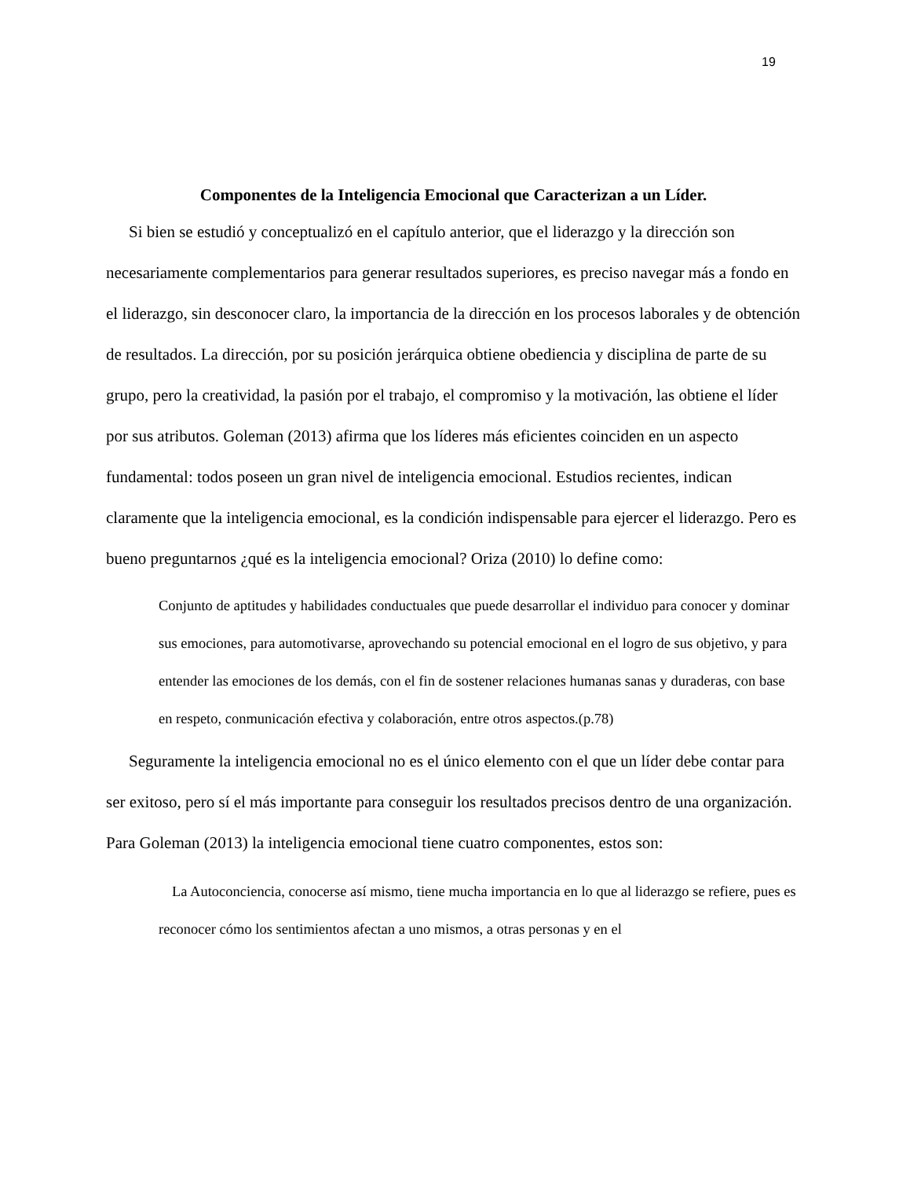19
Componentes de la Inteligencia Emocional que Caracterizan a un Líder.
Si bien se estudió y conceptualizó en el capítulo anterior, que el liderazgo y la dirección son necesariamente complementarios para generar resultados superiores, es preciso navegar más a fondo en el liderazgo, sin desconocer claro, la importancia de la dirección en los procesos laborales y de obtención de resultados. La dirección, por su posición jerárquica obtiene obediencia y disciplina de parte de su grupo, pero la creatividad, la pasión por el trabajo, el compromiso y la motivación, las obtiene el líder por sus atributos. Goleman (2013) afirma que los líderes más eficientes coinciden en un aspecto fundamental: todos poseen un gran nivel de inteligencia emocional. Estudios recientes, indican claramente que la inteligencia emocional, es la condición indispensable para ejercer el liderazgo. Pero es bueno preguntarnos ¿qué es la inteligencia emocional? Oriza (2010) lo define como:
Conjunto de aptitudes y habilidades conductuales que puede desarrollar el individuo para conocer y dominar sus emociones, para automotivarse, aprovechando su potencial emocional en el logro de sus objetivo, y para entender las emociones de los demás, con el fin de sostener relaciones humanas sanas y duraderas, con base en respeto, conmunicación efectiva y colaboración, entre otros aspectos.(p.78)
Seguramente la inteligencia emocional no es el único elemento con el que un líder debe contar para ser exitoso, pero sí el más importante para conseguir los resultados precisos dentro de una organización. Para Goleman (2013) la inteligencia emocional tiene cuatro componentes, estos son:
La Autoconciencia, conocerse así mismo, tiene mucha importancia en lo que al liderazgo se refiere, pues es reconocer cómo los sentimientos afectan a uno mismos, a otras personas y en el